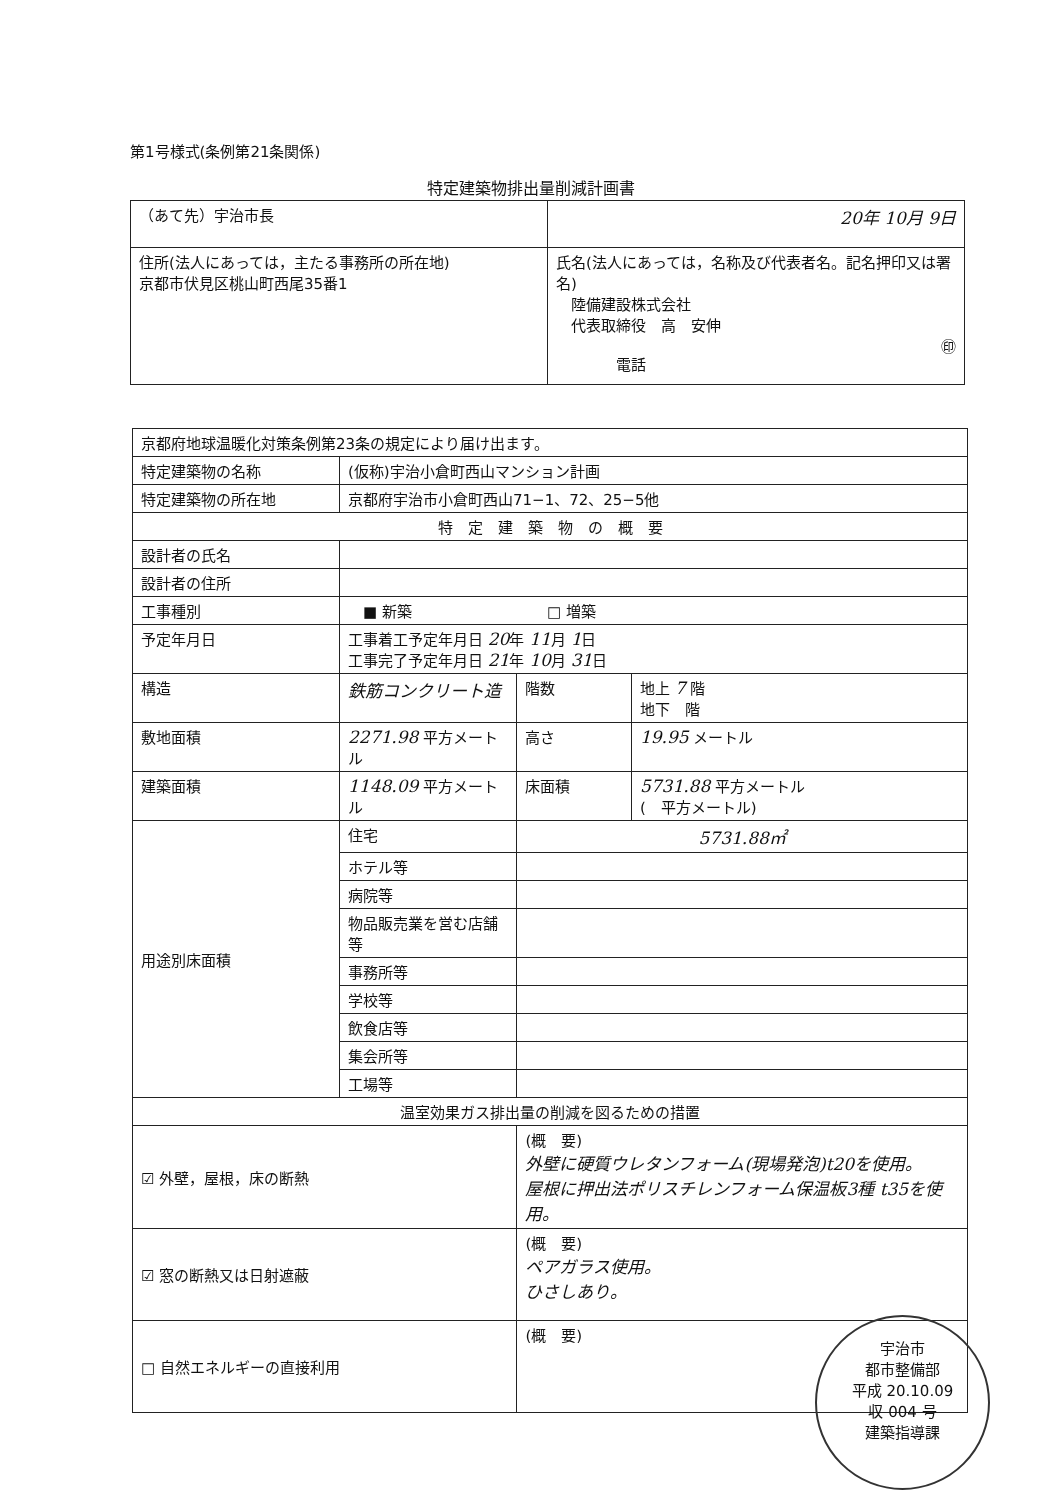第1号様式(条例第21条関係)
特定建築物排出量削減計画書
| （あて先）宇治市長 | 20年 10月 9日 |
| 住所(法人にあっては，主たる事務所の所在地) 京都市伏見区桃山町西尾35番1 | 氏名(法人にあっては，名称及び代表者名。記名押印又は署名) 陸備建設株式会社 代表取締役 高 安伸 ㊞ 電話 |
| 京都府地球温暖化対策条例第23条の規定により届け出ます。 | | | |
| 特定建築物の名称 | (仮称)宇治小倉町西山マンション計画 | | |
| 特定建築物の所在地 | 京都府宇治市小倉町西山71−1、72、25−5他 | | |
| 特 定 建 築 物 の 概 要 | | | |
| 設計者の氏名 | | | |
| 設計者の住所 | | | |
| 工事種別 | ■ 新築 □ 増築 | | |
| 予定年月日 | 工事着工予定年月日 20 年 11 月 1 日 工事完了予定年月日 21 年 10 月 31 日 | | |
| 構造 | 鉄筋コンクリート造 | 階数 | 地上 7 階 地下 階 |
| 敷地面積 | 2271.98 平方メートル | 高さ | 19.95 メートル |
| 建築面積 | 1148.09 平方メートル | 床面積 | 5731.88 平方メートル ( 平方メートル) |
| 用途別床面積 | 住宅 | 5731.88㎡ | |
| | ホテル等 | | |
| | 病院等 | | |
| | 物品販売業を営む店舗等 | | |
| | 事務所等 | | |
| | 学校等 | | |
| | 飲食店等 | | |
| | 集会所等 | | |
| | 工場等 | | |
| 温室効果ガス排出量の削減を図るための措置 | | | |
| ☑ 外壁，屋根，床の断熱 | | (概 要) 外壁に硬質ウレタンフォーム(現場発泡)t20を使用。 屋根に押出法ポリスチレンフォーム保温板3種 t35を使用。 | |
| ☑ 窓の断熱又は日射遮蔽 | | (概 要) ペアガラス使用。 ひさしあり。 | |
| □ 自然エネルギーの直接利用 | | (概 要) | |
宇治市
都市整備部
平成 20.10.09
収 004 号
建築指導課